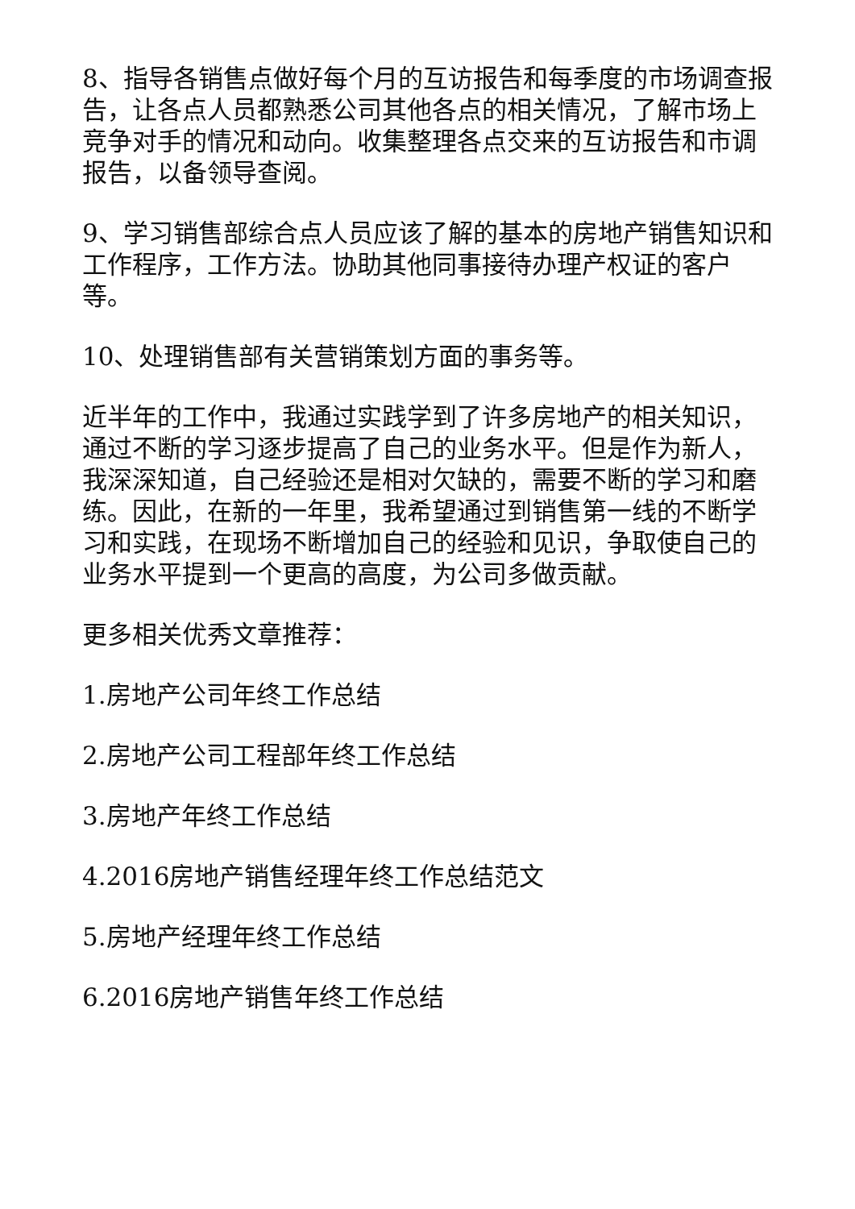8、指导各销售点做好每个月的互访报告和每季度的市场调查报告，让各点人员都熟悉公司其他各点的相关情况，了解市场上竞争对手的情况和动向。收集整理各点交来的互访报告和市调报告，以备领导查阅。
9、学习销售部综合点人员应该了解的基本的房地产销售知识和工作程序，工作方法。协助其他同事接待办理产权证的客户等。
10、处理销售部有关营销策划方面的事务等。
近半年的工作中，我通过实践学到了许多房地产的相关知识，通过不断的学习逐步提高了自己的业务水平。但是作为新人，我深深知道，自己经验还是相对欠缺的，需要不断的学习和磨练。因此，在新的一年里，我希望通过到销售第一线的不断学习和实践，在现场不断增加自己的经验和见识，争取使自己的业务水平提到一个更高的高度，为公司多做贡献。
更多相关优秀文章推荐：
1.房地产公司年终工作总结
2.房地产公司工程部年终工作总结
3.房地产年终工作总结
4.2016房地产销售经理年终工作总结范文
5.房地产经理年终工作总结
6.2016房地产销售年终工作总结